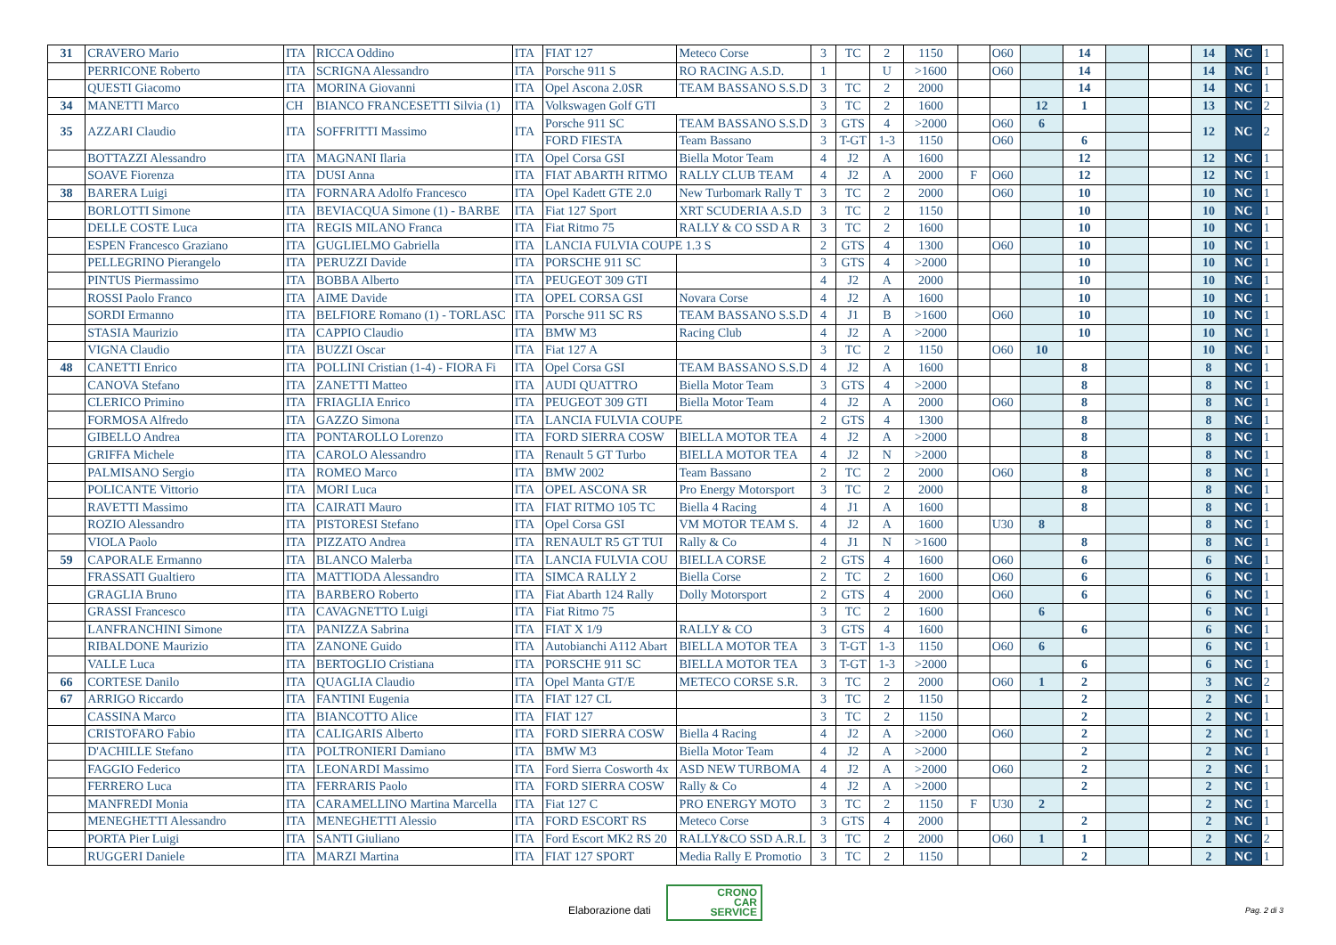| 31 | CRAVERO Mario | ITA | RICCA Oddino | ITA | FIAT 127 | Meteco Corse | 3 | TC | 2 | 1150 | | O60 | | 14 | | | 14 | NC | 1 |
| | PERRICONE Roberto | ITA | SCRIGNA Alessandro | ITA | Porsche 911 S | RO RACING A.S.D. | 1 | | U | >1600 | | O60 | | 14 | | | 14 | NC | 1 |
| | QUESTI Giacomo | ITA | MORINA Giovanni | ITA | Opel Ascona 2.0SR | TEAM BASSANO S.S.D | 3 | TC | 2 | 2000 | | | | 14 | | | 14 | NC | 1 |
| 34 | MANETTI Marco | CH | BIANCO FRANCESETTI Silvia (1) | ITA | Volkswagen Golf GTI | | 3 | TC | 2 | 1600 | | | 12 | 1 | | | 13 | NC | 2 |
| 35 | AZZARI Claudio | ITA | SOFFRITTI Massimo | ITA | Porsche 911 SC | TEAM BASSANO S.S.D | 3 | GTS | 4 | >2000 | | O60 | 6 | | | | 12 | NC | 2 |
| | | | | | FORD FIESTA | Team Bassano | 3 | T-GT | 1-3 | 1150 | | O60 | | 6 | | | | | |
| | BOTTAZZI Alessandro | ITA | MAGNANI Ilaria | ITA | Opel Corsa GSI | Biella Motor Team | 4 | J2 | A | 1600 | | | | 12 | | | 12 | NC | 1 |
| | SOAVE Fiorenza | ITA | DUSI Anna | ITA | FIAT ABARTH RITMO | RALLY CLUB TEAM | 4 | J2 | A | 2000 | F | O60 | | 12 | | | 12 | NC | 1 |
| 38 | BARERA Luigi | ITA | FORNARA Adolfo Francesco | ITA | Opel Kadett GTE 2.0 | New Turbomark Rally T | 3 | TC | 2 | 2000 | | O60 | | 10 | | | 10 | NC | 1 |
| | BORLOTTI Simone | ITA | BEVIACQUA Simone (1) - BARBE | ITA | Fiat 127 Sport | XRT SCUDERIA A.S.D | 3 | TC | 2 | 1150 | | | | 10 | | | 10 | NC | 1 |
| | DELLE COSTE Luca | ITA | REGIS MILANO Franca | ITA | Fiat Ritmo 75 | RALLY & CO SSD A R | 3 | TC | 2 | 1600 | | | | 10 | | | 10 | NC | 1 |
| | ESPEN Francesco Graziano | ITA | GUGLIELMO Gabriella | ITA | LANCIA FULVIA COUPE 1.3 S | | 2 | GTS | 4 | 1300 | | O60 | | 10 | | | 10 | NC | 1 |
| | PELLEGRINO Pierangelo | ITA | PERUZZI Davide | ITA | PORSCHE 911 SC | | 3 | GTS | 4 | >2000 | | | | 10 | | | 10 | NC | 1 |
| | PINTUS Piermassimo | ITA | BOBBA Alberto | ITA | PEUGEOT 309 GTI | | 4 | J2 | A | 2000 | | | | 10 | | | 10 | NC | 1 |
| | ROSSI Paolo Franco | ITA | AIME Davide | ITA | OPEL CORSA GSI | Novara Corse | 4 | J2 | A | 1600 | | | | 10 | | | 10 | NC | 1 |
| | SORDI Ermanno | ITA | BELFIORE Romano (1) - TORLASC | ITA | Porsche 911 SC RS | TEAM BASSANO S.S.D | 4 | J1 | B | >1600 | | O60 | | 10 | | | 10 | NC | 1 |
| | STASIA Maurizio | ITA | CAPPIO Claudio | ITA | BMW M3 | Racing Club | 4 | J2 | A | >2000 | | | | 10 | | | 10 | NC | 1 |
| | VIGNA Claudio | ITA | BUZZI Oscar | ITA | Fiat 127 A | | 3 | TC | 2 | 1150 | | O60 | 10 | | | | 10 | NC | 1 |
| 48 | CANETTI Enrico | ITA | POLLINI Cristian (1-4) - FIORA Fi | ITA | Opel Corsa GSI | TEAM BASSANO S.S.D | 4 | J2 | A | 1600 | | | | 8 | | | 8 | NC | 1 |
| | CANOVA Stefano | ITA | ZANETTI Matteo | ITA | AUDI QUATTRO | Biella Motor Team | 3 | GTS | 4 | >2000 | | | | 8 | | | 8 | NC | 1 |
| | CLERICO Primino | ITA | FRIAGLIA Enrico | ITA | PEUGEOT 309 GTI | Biella Motor Team | 4 | J2 | A | 2000 | | O60 | | 8 | | | 8 | NC | 1 |
| | FORMOSA Alfredo | ITA | GAZZO Simona | ITA | LANCIA FULVIA COUPE | | 2 | GTS | 4 | 1300 | | | | 8 | | | 8 | NC | 1 |
| | GIBELLO Andrea | ITA | PONTAROLLO Lorenzo | ITA | FORD SIERRA COSW | BIELLA MOTOR TEA | 4 | J2 | A | >2000 | | | | 8 | | | 8 | NC | 1 |
| | GRIFFA Michele | ITA | CAROLO Alessandro | ITA | Renault 5 GT Turbo | BIELLA MOTOR TEA | 4 | J2 | N | >2000 | | | | 8 | | | 8 | NC | 1 |
| | PALMISANO Sergio | ITA | ROMEO Marco | ITA | BMW 2002 | Team Bassano | 2 | TC | 2 | 2000 | | O60 | | 8 | | | 8 | NC | 1 |
| | POLICANTE Vittorio | ITA | MORI Luca | ITA | OPEL ASCONA SR | Pro Energy Motorsport | 3 | TC | 2 | 2000 | | | | 8 | | | 8 | NC | 1 |
| | RAVETTI Massimo | ITA | CAIRATI Mauro | ITA | FIAT RITMO 105 TC | Biella 4 Racing | 4 | J1 | A | 1600 | | | | 8 | | | 8 | NC | 1 |
| | ROZIO Alessandro | ITA | PISTORESI Stefano | ITA | Opel Corsa GSI | VM MOTOR TEAM S. | 4 | J2 | A | 1600 | | U30 | 8 | | | | 8 | NC | 1 |
| | VIOLA Paolo | ITA | PIZZATO Andrea | ITA | RENAULT R5 GT TUI | Rally & Co | 4 | J1 | N | >1600 | | | | 8 | | | 8 | NC | 1 |
| 59 | CAPORALE Ermanno | ITA | BLANCO Malerba | ITA | LANCIA FULVIA COU | BIELLA CORSE | 2 | GTS | 4 | 1600 | | O60 | | 6 | | | 6 | NC | 1 |
| | FRASSATI Gualtiero | ITA | MATTIODA Alessandro | ITA | SIMCA RALLY 2 | Biella Corse | 2 | TC | 2 | 1600 | | O60 | | 6 | | | 6 | NC | 1 |
| | GRAGLIA Bruno | ITA | BARBERO Roberto | ITA | Fiat Abarth 124 Rally | Dolly Motorsport | 2 | GTS | 4 | 2000 | | O60 | | 6 | | | 6 | NC | 1 |
| | GRASSI Francesco | ITA | CAVAGNETTO Luigi | ITA | Fiat Ritmo 75 | | 3 | TC | 2 | 1600 | | | 6 | | | | 6 | NC | 1 |
| | LANFRANCHINI Simone | ITA | PANIZZA Sabrina | ITA | FIAT X 1/9 | RALLY & CO | 3 | GTS | 4 | 1600 | | | | 6 | | | 6 | NC | 1 |
| | RIBALDONE Maurizio | ITA | ZANONE Guido | ITA | Autobianchi A112 Abart | BIELLA MOTOR TEA | 3 | T-GT | 1-3 | 1150 | | O60 | 6 | | | | 6 | NC | 1 |
| | VALLE Luca | ITA | BERTOGLIO Cristiana | ITA | PORSCHE 911 SC | BIELLA MOTOR TEA | 3 | T-GT | 1-3 | >2000 | | | | 6 | | | 6 | NC | 1 |
| 66 | CORTESE Danilo | ITA | QUAGLIA Claudio | ITA | Opel Manta GT/E | METECO CORSE S.R. | 3 | TC | 2 | 2000 | | O60 | 1 | 2 | | | 3 | NC | 2 |
| 67 | ARRIGO Riccardo | ITA | FANTINI Eugenia | ITA | FIAT 127 CL | | 3 | TC | 2 | 1150 | | | | 2 | | | 2 | NC | 1 |
| | CASSINA Marco | ITA | BIANCOTTO Alice | ITA | FIAT 127 | | 3 | TC | 2 | 1150 | | | | 2 | | | 2 | NC | 1 |
| | CRISTOFARO Fabio | ITA | CALIGARIS Alberto | ITA | FORD SIERRA COSW | Biella 4 Racing | 4 | J2 | A | >2000 | | O60 | | 2 | | | 2 | NC | 1 |
| | D'ACHILLE Stefano | ITA | POLTRONIERI Damiano | ITA | BMW M3 | Biella Motor Team | 4 | J2 | A | >2000 | | | | 2 | | | 2 | NC | 1 |
| | FAGGIO Federico | ITA | LEONARDI Massimo | ITA | Ford Sierra Cosworth 4x | ASD NEW TURBOMA | 4 | J2 | A | >2000 | | O60 | | 2 | | | 2 | NC | 1 |
| | FERRERO Luca | ITA | FERRARIS Paolo | ITA | FORD SIERRA COSW | Rally & Co | 4 | J2 | A | >2000 | | | | 2 | | | 2 | NC | 1 |
| | MANFREDI Monia | ITA | CARAMELLINO Martina Marcella | ITA | Fiat 127 C | PRO ENERGY MOTO | 3 | TC | 2 | 1150 | F | U30 | 2 | | | | 2 | NC | 1 |
| | MENEGHETTI Alessandro | ITA | MENEGHETTI Alessio | ITA | FORD ESCORT RS | Meteco Corse | 3 | GTS | 4 | 2000 | | | | 2 | | | 2 | NC | 1 |
| | PORTA Pier Luigi | ITA | SANTI Giuliano | ITA | Ford Escort MK2 RS 20 | RALLY&CO SSD A.R.L | 3 | TC | 2 | 2000 | | O60 | 1 | 1 | | | 2 | NC | 2 |
| | RUGGERI Daniele | ITA | MARZI Martina | ITA | FIAT 127 SPORT | Media Rally E Promotio | 3 | TC | 2 | 1150 | | | | 2 | | | 2 | NC | 1 |
Elaborazione dati
CRONO
CAR
SERVICE Pag. 2 di 3